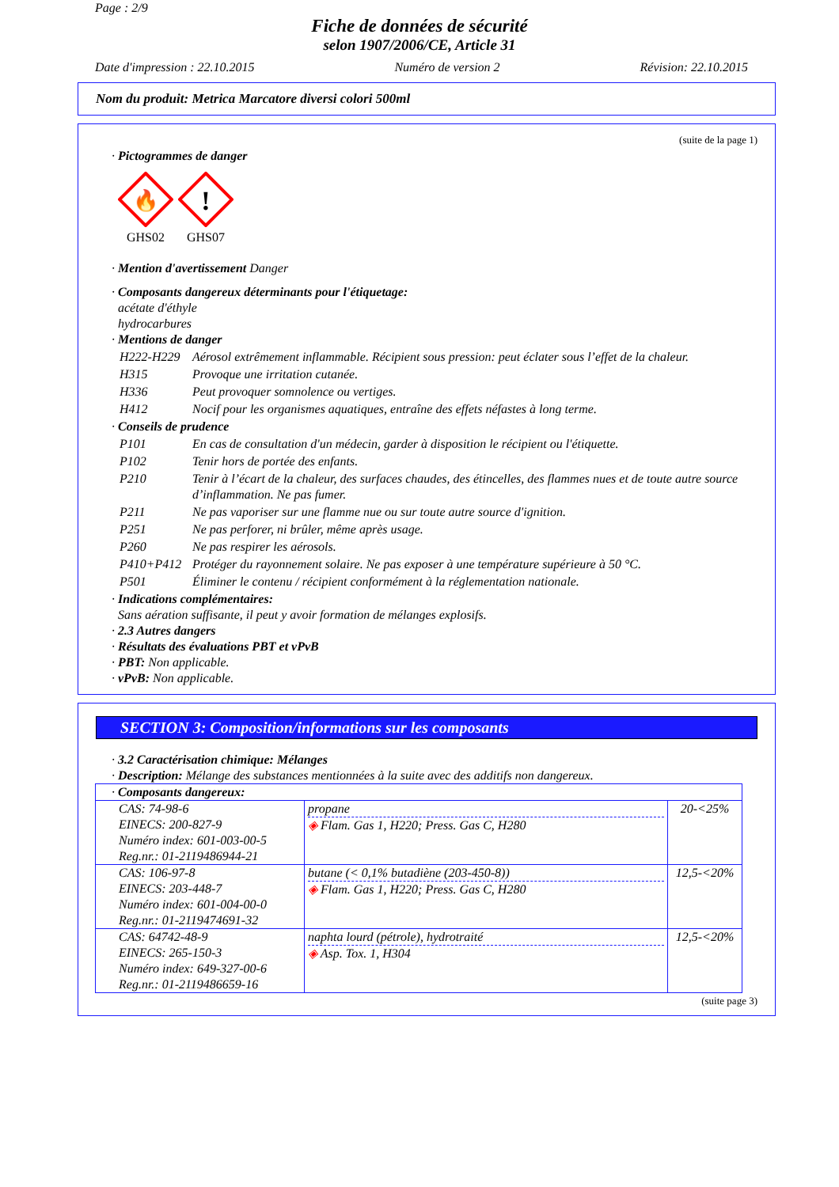Page : 2/9
Fiche de données de sécurité
selon 1907/2006/CE, Article 31
Date d'impression : 22.10.2015 Numéro de version 2 Révision: 22.10.2015
Nom du produit: Metrica Marcatore diversi colori 500ml
(suite de la page 1)
· Pictogrammes de danger
🔥
GHS02
!
GHS07
· Mention d'avertissement Danger
· Composants dangereux déterminants pour l'étiquetage:
acétate d'éthyle
hydrocarbures
· Mentions de danger
| H222-H229 | Aérosol extrêmement inflammable. Récipient sous pression: peut éclater sous l’effet de la chaleur. |
| H315 | Provoque une irritation cutanée. |
| H336 | Peut provoquer somnolence ou vertiges. |
| H412 | Nocif pour les organismes aquatiques, entraîne des effets néfastes à long terme. |
· Conseils de prudence
| P101 | En cas de consultation d'un médecin, garder à disposition le récipient ou l'étiquette. |
| P102 | Tenir hors de portée des enfants. |
| P210 | Tenir à l’écart de la chaleur, des surfaces chaudes, des étincelles, des flammes nues et de toute autre source d’inflammation. Ne pas fumer. |
| P211 | Ne pas vaporiser sur une flamme nue ou sur toute autre source d'ignition. |
| P251 | Ne pas perforer, ni brûler, même après usage. |
| P260 | Ne pas respirer les aérosols. |
| P410+P412 | Protéger du rayonnement solaire. Ne pas exposer à une température supérieure à 50 °C. |
| P501 | Éliminer le contenu / récipient conformément à la réglementation nationale. |
· Indications complémentaires:
Sans aération suffisante, il peut y avoir formation de mélanges explosifs.
· 2.3 Autres dangers
· Résultats des évaluations PBT et vPvB
· PBT: Non applicable.
· vPvB: Non applicable.
SECTION 3: Composition/informations sur les composants
· 3.2 Caractérisation chimique: Mélanges
· Description: Mélange des substances mentionnées à la suite avec des additifs non dangereux.
| · Composants dangereux: | | |
| CAS: 74-98-6 EINECS: 200-827-9 Numéro index: 601-003-00-5 Reg.nr.: 01-2119486944-21 | propane ◈ Flam. Gas 1, H220; Press. Gas C, H280 | 20-<25% |
| CAS: 106-97-8 EINECS: 203-448-7 Numéro index: 601-004-00-0 Reg.nr.: 01-2119474691-32 | butane (< 0,1% butadiène (203-450-8)) ◈ Flam. Gas 1, H220; Press. Gas C, H280 | 12,5-<20% |
| CAS: 64742-48-9 EINECS: 265-150-3 Numéro index: 649-327-00-6 Reg.nr.: 01-2119486659-16 | naphta lourd (pétrole), hydrotraité ◈ Asp. Tox. 1, H304 | 12,5-<20% |
(suite page 3)